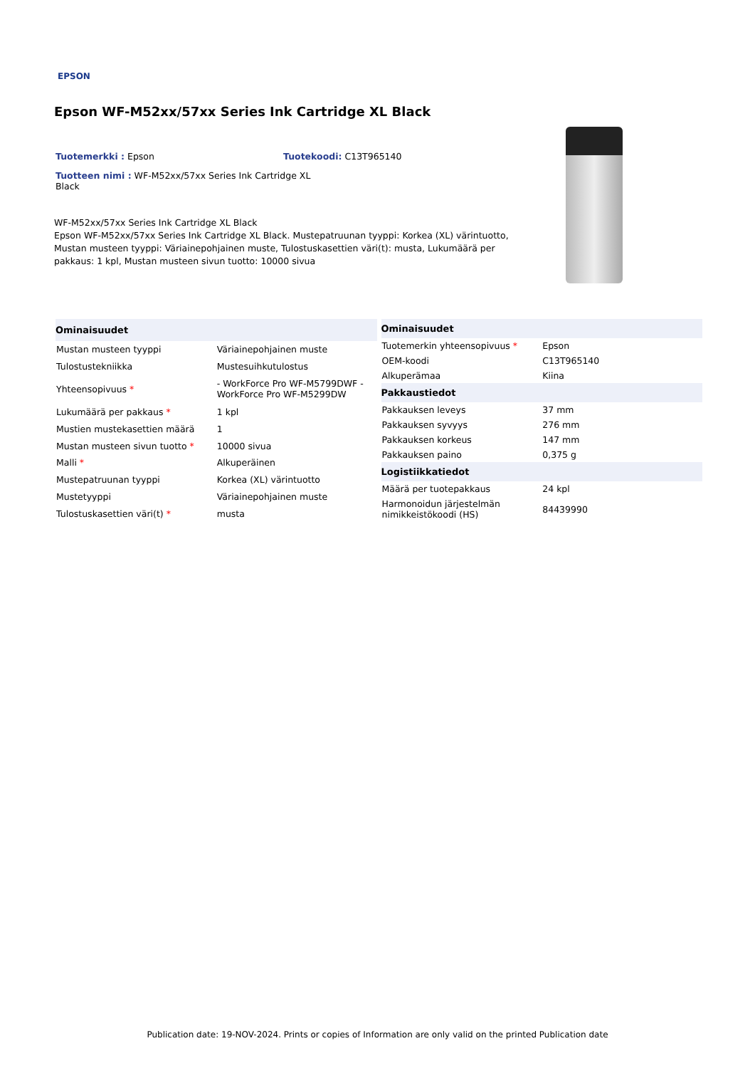EPSON
Epson WF-M52xx/57xx Series Ink Cartridge XL Black
Tuotemerkki : Epson Tuotekoodi: C13T965140
Tuotteen nimi : WF-M52xx/57xx Series Ink Cartridge XL Black
WF-M52xx/57xx Series Ink Cartridge XL Black
Epson WF-M52xx/57xx Series Ink Cartridge XL Black. Mustepatruunan tyyppi: Korkea (XL) värintuotto, Mustan musteen tyyppi: Väriainepohjainen muste, Tulostuskasettien väri(t): musta, Lukumäärä per pakkaus: 1 kpl, Mustan musteen sivun tuotto: 10000 sivua
| Ominaisuudet | |
| --- | --- |
| Mustan musteen tyyppi | Väriainepohjainen muste |
| Tulostustekniikka | Mustesuihkutulostus |
| Yhteensopivuus * | - WorkForce Pro WF-M5799DWF - WorkForce Pro WF-M5299DW |
| Lukumäärä per pakkaus * | 1 kpl |
| Mustien mustekasettien määrä | 1 |
| Mustan musteen sivun tuotto * | 10000 sivua |
| Malli * | Alkuperäinen |
| Mustepatruunan tyyppi | Korkea (XL) värintuotto |
| Mustetyyppi | Väriainepohjainen muste |
| Tulostuskasettien väri(t) * | musta |
| Ominaisuudet | |
| --- | --- |
| Tuotemerkin yhteensopivuus * | Epson |
| OEM-koodi | C13T965140 |
| Alkuperämaa | Kiina |
| Pakkaustiedot | |
| Pakkauksen leveys | 37 mm |
| Pakkauksen syvyys | 276 mm |
| Pakkauksen korkeus | 147 mm |
| Pakkauksen paino | 0,375 g |
| Logistiikkatiedot | |
| Määrä per tuotepakkaus | 24 kpl |
| Harmonoidun järjestelmän nimikkeistökoodi (HS) | 84439990 |
Publication date: 19-NOV-2024. Prints or copies of Information are only valid on the printed Publication date